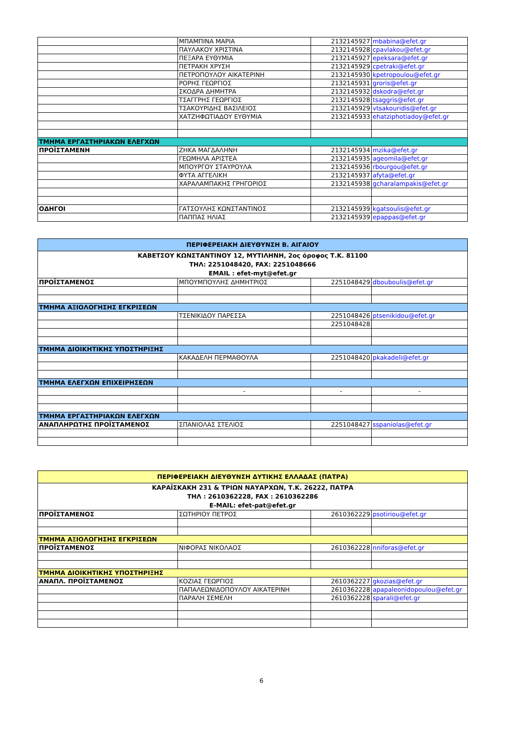| | ΜΠΑΜΠΙΝΑ ΜΑΡΙΑ | 2132145927 | mbabina@efet.gr |
| | ΠΑΥΛΑΚΟΥ ΧΡΙΣΤΙΝΑ | 2132145928 | cpavlakou@efet.gr |
| | ΠΕΞΑΡΑ ΕΥΘΥΜΙΑ | 2132145927 | epeksara@efet.gr |
| | ΠΕΤΡΑΚΗ ΧΡΥΣΗ | 2132145929 | cpetraki@efet.gr |
| | ΠΕΤΡΟΠΟΥΛΟΥ ΑΙΚΑΤΕΡΙΝΗ | 2132145930 | kpetropoulou@efet.gr |
| | ΡΟΡΗΣ ΓΕΩΡΓΙΟΣ | 2132145931 | groris@efet.gr |
| | ΣΚΟΔΡΑ ΔΗΜΗΤΡΑ | 2132145932 | dskodra@efet.gr |
| | ΤΣΑΓΓΡΗΣ ΓΕΩΡΓΙΟΣ | 2132145928 | tsaggris@efet.gr |
| | ΤΣΑΚΟΥΡΙΔΗΣ ΒΑΣΙΛΕΙΟΣ | 2132145929 | vtsakouridis@efet.gr |
| | ΧΑΤΖΗΦΩΤΙΑΔΟΥ ΕΥΘΥΜΙΑ | 2132145933 | ehatziphotiadoy@efet.gr |
| ΤΜΗΜΑ ΕΡΓΑΣΤΗΡΙΑΚΩΝ ΕΛΕΓΧΩΝ | | | |
| ΠΡΟΪΣΤΑΜΕΝΗ | ΖΗΚΑ ΜΑΓΔΑΛΗΝΗ | 2132145934 | mzika@efet.gr |
| | ΓΕΩΜΗΛΑ ΑΡΙΣΤΕΑ | 2132145935 | ageomila@efet.gr |
| | ΜΠΟΥΡΓΟΥ ΣΤΑΥΡΟΥΛΑ | 2132145936 | rbourgou@efet.gr |
| | ΦΥΤΑ ΑΓΓΕΛΙΚΗ | 2132145937 | afyta@efet.gr |
| | ΧΑΡΑΛΑΜΠΑΚΗΣ ΓΡΗΓΟΡΙΟΣ | 2132145938 | gcharalampakis@efet.gr |
| ΟΔΗΓΟΙ | ΓΑΤΣΟΥΛΗΣ ΚΩΝΣΤΑΝΤΙΝΟΣ | 2132145939 | kgatsoulis@efet.gr |
| | ΠΑΠΠΑΣ ΗΛΙΑΣ | 2132145939 | epappas@efet.gr |
| ΠΕΡΙΦΕΡΕΙΑΚΗ ΔΙΕΥΘΥΝΣΗ Β. ΑΙΓΑΙΟΥ | | | |
| ΚΑΒΕΤΣΟΥ ΚΩΝΣΤΑΝΤΙΝΟΥ 12, ΜΥΤΙΛΗΝΗ, 2ος όροφος Τ.Κ. 81100 ΤΗΛ: 2251048420, FAX: 2251048666 EMAIL : efet-myt@efet.gr | | | |
| ΠΡΟΪΣΤΑΜΕΝΟΣ | ΜΠΟΥΜΠΟΥΛΗΣ ΔΗΜΗΤΡΙΟΣ | 2251048429 | dbouboulis@efet.gr |
| ΤΜΗΜΑ ΑΞΙΟΛΟΓΗΣΗΣ ΕΓΚΡΙΣΕΩΝ | | | |
| | ΤΣΕΝΙΚΙΔΟΥ ΠΑΡΕΣΣΑ | 2251048426 | ptsenikidou@efet.gr |
| | | 2251048428 | |
| ΤΜΗΜΑ ΔΙΟΙΚΗΤΙΚΗΣ ΥΠΟΣΤΗΡΙΞΗΣ | | | |
| | ΚΑΚΑΔΕΛΗ ΠΕΡΜΑΘΟΥΛΑ | 2251048420 | pkakadeli@efet.gr |
| ΤΜΗΜΑ ΕΛΕΓΧΩΝ ΕΠΙΧΕΙΡΗΣΕΩΝ | | | |
| | - | - | - |
| ΤΜΗΜΑ ΕΡΓΑΣΤΗΡΙΑΚΩΝ ΕΛΕΓΧΩΝ | | | |
| ΑΝΑΠΛΗΡΩΤΗΣ ΠΡΟΪΣΤΑΜΕΝΟΣ | ΣΠΑΝΙΟΛΑΣ ΣΤΕΛΙΟΣ | 2251048427 | sspaniolas@efet.gr |
| ΠΕΡΙΦΕΡΕΙΑΚΗ ΔΙΕΥΘΥΝΣΗ ΔΥΤΙΚΗΣ ΕΛΛΑΔΑΣ (ΠΑΤΡΑ) | | | |
| ΚΑΡΑΪΣΚΑΚΗ 231 & ΤΡΙΩΝ ΝΑΥΑΡΧΩΝ, Τ.Κ. 26222, ΠΑΤΡΑ ΤΗΛ : 2610362228, FAX : 2610362286 E-MAIL: efet-pat@efet.gr | | | |
| ΠΡΟΪΣΤΑΜΕΝΟΣ | ΣΩΤΗΡΙΟΥ ΠΕΤΡΟΣ | 2610362229 | psotiriou@efet.gr |
| ΤΜΗΜΑ ΑΞΙΟΛΟΓΗΣΗΣ ΕΓΚΡΙΣΕΩΝ | | | |
| ΠΡΟΪΣΤΑΜΕΝΟΣ | ΝΙΦΟΡΑΣ ΝΙΚΟΛΑΟΣ | 2610362228 | nniforas@efet.gr |
| ΤΜΗΜΑ ΔΙΟΙΚΗΤΙΚΗΣ ΥΠΟΣΤΗΡΙΞΗΣ | | | |
| ΑΝΑΠΛ. ΠΡΟΪΣΤΑΜΕΝΟΣ | ΚΟΖΙΑΣ ΓΕΩΡΓΙΟΣ | 2610362227 | gkozias@efet.gr |
| | ΠΑΠΑΛΕΩΝΙΔΟΠΟΥΛΟΥ ΑΙΚΑΤΕΡΙΝΗ | 2610362228 | apapaleonidopoulou@efet.gr |
| | ΠΑΡΑΛΗ ΣΕΜΕΛΗ | 2610362228 | sparali@efet.gr |
6